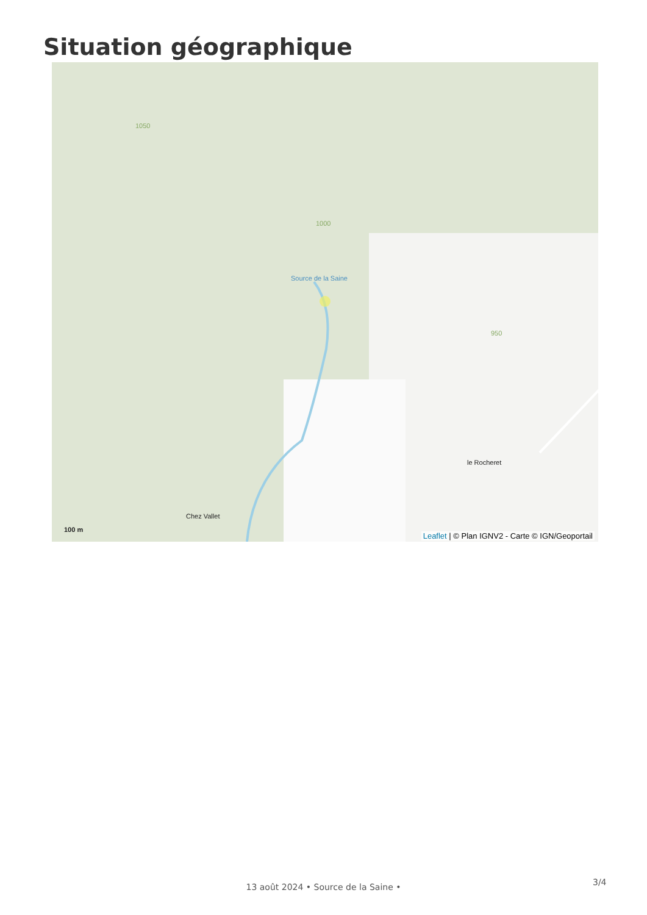Situation géographique
Source de la Saine
le Rocheret
Chez Vallet
1050
1000
950
100 m
Leaflet | © Plan IGNV2 - Carte © IGN/Geoportail
3/4
13 août 2024 • Source de la Saine •